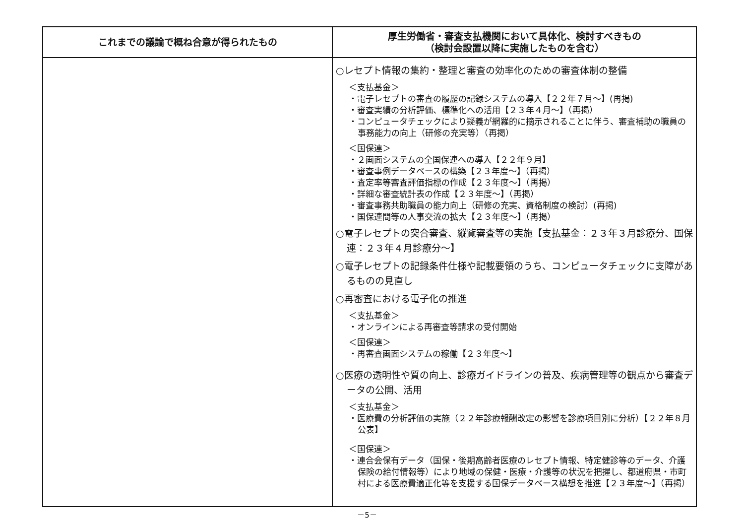| これまでの議論で概ね合意が得られたもの | 厚生労働省・審査支払機関において具体化、検討すべきもの （検討会設置以降に実施したものを含む） |
| --- | --- |
| | ○レセプト情報の集約・整理と審査の効率化のための審査体制の整備 ＜支払基金＞ ・電子レセプトの審査の履歴の記録システムの導入【２２年７月～】(再掲) ・審査実績の分析評価、標準化への活用【２３年４月～】（再掲） ・コンピュータチェックにより疑義が網羅的に摘示されることに伴う、審査補助の職員の事務能力の向上（研修の充実等）（再掲） ＜国保連＞ ・２画面システムの全国保連への導入【２２年９月】 ・審査事例データベースの構築【２３年度～】（再掲） ・査定率等審査評価指標の作成【２３年度～】（再掲） ・詳細な審査統計表の作成【２３年度～】（再掲） ・審査事務共助職員の能力向上（研修の充実、資格制度の検討）(再掲) ・国保連間等の人事交流の拡大【２３年度～】（再掲） ○電子レセプトの突合審査、縦覧審査等の実施【支払基金：２３年３月診療分、国保連：２３年４月診療分～】 ○電子レセプトの記録条件仕様や記載要領のうち、コンピュータチェックに支障があるものの見直し ○再審査における電子化の推進 ＜支払基金＞ ・オンラインによる再審査等請求の受付開始 ＜国保連＞ ・再審査画面システムの稼働【２３年度～】 ○医療の透明性や質の向上、診療ガイドラインの普及、疾病管理等の観点から審査データの公開、活用 ＜支払基金＞ ・医療費の分析評価の実施（２２年診療報酬改定の影響を診療項目別に分析）【２２年８月公表】 ＜国保連＞ ・連合会保有データ（国保・後期高齢者医療のレセプト情報、特定健診等のデータ、介護保険の給付情報等）により地域の保健・医療・介護等の状況を把握し、都道府県・市町村による医療費適正化等を支援する国保データベース構想を推進【２３年度～】（再掲） |
－5－